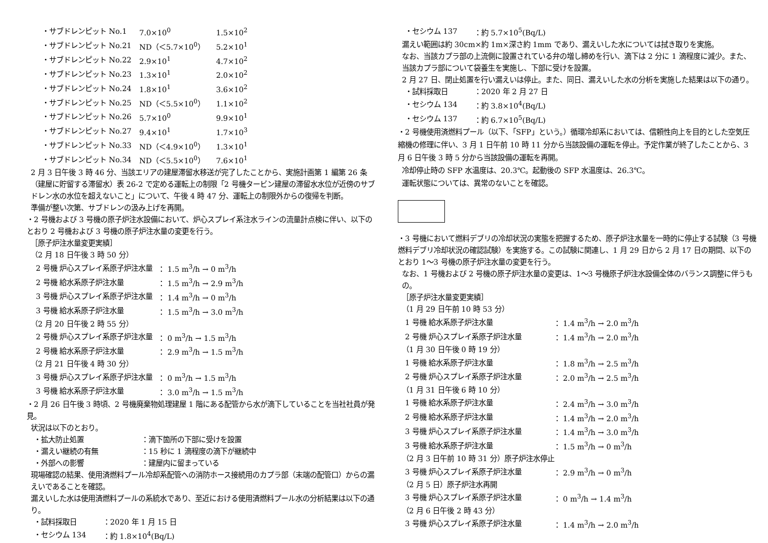| ・サブドレンピット No.1 | 7.0×10<sup>0</sup> | 1.5×10<sup>2</sup> |
| ・サブドレンピット No.21 | ND（＜5.7×10<sup>0</sup>） | 5.2×10<sup>1</sup> |
| ・サブドレンピット No.22 | 2.9×10<sup>1</sup> | 4.7×10<sup>2</sup> |
| ・サブドレンピット No.23 | 1.3×10<sup>1</sup> | 2.0×10<sup>2</sup> |
| ・サブドレンピット No.24 | 1.8×10<sup>1</sup> | 3.6×10<sup>2</sup> |
| ・サブドレンピット No.25 | ND（＜5.5×10<sup>0</sup>） | 1.1×10<sup>2</sup> |
| ・サブドレンピット No.26 | 5.7×10<sup>0</sup> | 9.9×10<sup>1</sup> |
| ・サブドレンピット No.27 | 9.4×10<sup>1</sup> | 1.7×10<sup>3</sup> |
| ・サブドレンピット No.33 | ND（＜4.9×10<sup>0</sup>） | 1.3×10<sup>1</sup> |
| ・サブドレンピット No.34 | ND（＜5.5×10<sup>0</sup>） | 7.6×10<sup>1</sup> |
2 月 3 日午後 3 時 46 分、当該エリアの建屋滞留水移送が完了したことから、実施計画第 1 編第 26 条（建屋に貯留する滞留水）表 26-2 で定める運転上の制限「2 号機タービン建屋の滞留水水位が近傍のサブドレン水の水位を超えないこと」について、午後 4 時 47 分、運転上の制限外からの復帰を判断。
準備が整い次第、サブドレンの汲み上げを再開。
・2 号機および 3 号機の原子炉注水設備において、炉心スプレイ系注水ラインの流量計点検に伴い、以下のとおり 2 号機および 3 号機の原子炉注水量の変更を行う。
［原子炉注水量変更実績］
（2 月 18 日午後 3 時 50 分）
| 2 号機 炉心スプレイ系原子炉注水量 | ： 1.5 m<sup>3</sup>/h → 0 m<sup>3</sup>/h |
| 2 号機 給水系原子炉注水量 | ： 1.5 m<sup>3</sup>/h → 2.9 m<sup>3</sup>/h |
| 3 号機 炉心スプレイ系原子炉注水量 | ： 1.4 m<sup>3</sup>/h → 0 m<sup>3</sup>/h |
| 3 号機 給水系原子炉注水量 | ： 1.5 m<sup>3</sup>/h → 3.0 m<sup>3</sup>/h |
（2 月 20 日午後 2 時 55 分）
| 2 号機 炉心スプレイ系原子炉注水量 | ： 0 m<sup>3</sup>/h → 1.5 m<sup>3</sup>/h |
| 2 号機 給水系原子炉注水量 | ： 2.9 m<sup>3</sup>/h → 1.5 m<sup>3</sup>/h |
（2 月 21 日午後 4 時 30 分）
| 3 号機 炉心スプレイ系原子炉注水量 | ： 0 m<sup>3</sup>/h → 1.5 m<sup>3</sup>/h |
| 3 号機 給水系原子炉注水量 | ： 3.0 m<sup>3</sup>/h → 1.5 m<sup>3</sup>/h |
・2 月 26 日午後 3 時頃、2 号機廃棄物処理建屋 1 階にある配管から水が滴下していることを当社社員が発見。
状況は以下のとおり。
| ・拡大防止処置 | ：滴下箇所の下部に受けを設置 |
| ・漏えい継続の有無 | ：15 秒に 1 滴程度の滴下が継続中 |
| ・外部への影響 | ：建屋内に留まっている |
現場確認の結果、使用済燃料プール冷却系配管への消防ホース接続用のカプラ部（末端の配管口）からの漏えいであることを確認。
漏えいした水は使用済燃料プールの系統水であり、至近における使用済燃料プール水の分析結果は以下の通り。
| ・試料採取日 | ：2020 年 1 月 15 日 |
| ・セシウム 134 | ：約 1.8×10<sup>4</sup>(Bq/L) |
| ・セシウム 137 | ：約 5.7×10<sup>5</sup>(Bq/L) |
漏えい範囲は約 30cm×約 1m×深さ約 1mm であり、漏えいした水については拭き取りを実施。
なお、当該カプラ部の上流側に設置されている弁の増し締めを行い、滴下は 2 分に 1 滴程度に減少。また、当該カプラ部について袋養生を実施し、下部に受けを設置。
2 月 27 日、閉止処置を行い漏えいは停止。また、同日、漏えいした水の分析を実施した結果は以下の通り。
| ・試料採取日 | ：2020 年 2 月 27 日 |
| ・セシウム 134 | ：約 3.8×10<sup>4</sup>(Bq/L) |
| ・セシウム 137 | ：約 6.7×10<sup>5</sup>(Bq/L) |
・2 号機使用済燃料プール（以下、「SFP」という。）循環冷却系においては、信頼性向上を目的とした空気圧縮機の修理に伴い、3 月 1 日午前 10 時 11 分から当該設備の運転を停止。予定作業が終了したことから、3 月 6 日午後 3 時 5 分から当該設備の運転を再開。
冷却停止時の SFP 水温度は、20.3℃。起動後の SFP 水温度は、26.3℃。
運転状態については、異常のないことを確認。
・3 号機において燃料デブリの冷却状況の実態を把握するため、原子炉注水量を一時的に停止する試験（3 号機燃料デブリ冷却状況の確認試験）を実施する。この試験に関連し、1 月 29 日から 2 月 17 日の期間、以下のとおり 1～3 号機の原子炉注水量の変更を行う。
なお、1 号機および 2 号機の原子炉注水量の変更は、1～3 号機原子炉注水設備全体のバランス調整に伴うもの。
［原子炉注水量変更実績］
（1 月 29 日午前 10 時 53 分）
| 1 号機 給水系原子炉注水量 | ： 1.4 m<sup>3</sup>/h → 2.0 m<sup>3</sup>/h |
| 2 号機 炉心スプレイ系原子炉注水量 | ： 1.4 m<sup>3</sup>/h → 2.0 m<sup>3</sup>/h |
（1 月 30 日午後 0 時 19 分）
| 1 号機 給水系原子炉注水量 | ： 1.8 m<sup>3</sup>/h → 2.5 m<sup>3</sup>/h |
| 2 号機 炉心スプレイ系原子炉注水量 | ： 2.0 m<sup>3</sup>/h → 2.5 m<sup>3</sup>/h |
（1 月 31 日午後 6 時 10 分）
| 1 号機 給水系原子炉注水量 | ： 2.4 m<sup>3</sup>/h → 3.0 m<sup>3</sup>/h |
| 2 号機 給水系原子炉注水量 | ： 1.4 m<sup>3</sup>/h → 2.0 m<sup>3</sup>/h |
| 3 号機 炉心スプレイ系原子炉注水量 | ： 1.4 m<sup>3</sup>/h → 3.0 m<sup>3</sup>/h |
| 3 号機 給水系原子炉注水量 | ： 1.5 m<sup>3</sup>/h → 0 m<sup>3</sup>/h |
（2 月 3 日午前 10 時 31 分）原子炉注水停止
| 3 号機 炉心スプレイ系原子炉注水量 | ： 2.9 m<sup>3</sup>/h → 0 m<sup>3</sup>/h |
（2 月 5 日）原子炉注水再開
| 3 号機 炉心スプレイ系原子炉注水量 | ： 0 m<sup>3</sup>/h → 1.4 m<sup>3</sup>/h |
（2 月 6 日午後 2 時 43 分）
| 3 号機 炉心スプレイ系原子炉注水量 | ： 1.4 m<sup>3</sup>/h → 2.0 m<sup>3</sup>/h |